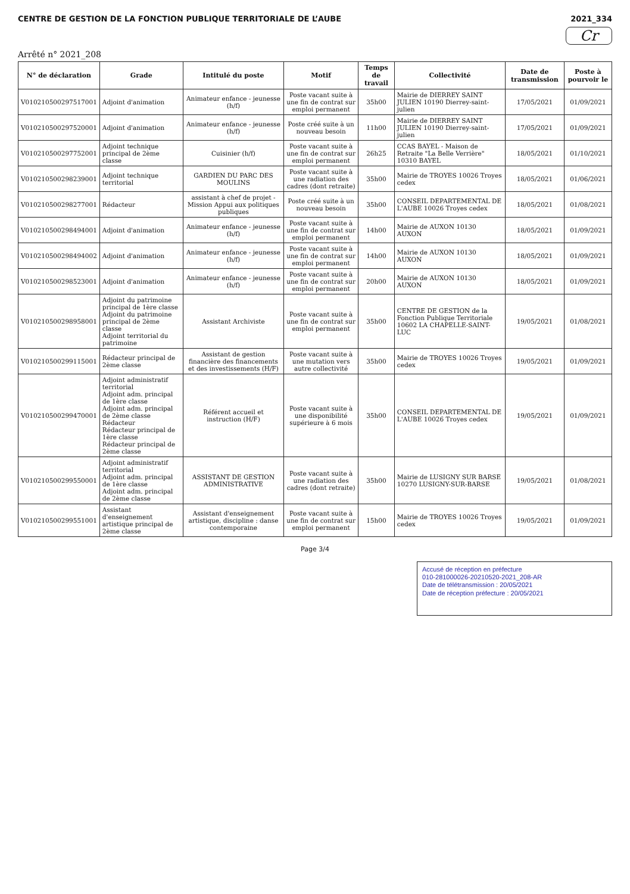CENTRE DE GESTION DE LA FONCTION PUBLIQUE TERRITORIALE DE L’AUBE 2021_334
Cr
Arrêté n° 2021_208
| N° de déclaration | Grade | Intitulé du poste | Motif | Temps de travail | Collectivité | Date de transmission | Poste à pourvoir le |
| --- | --- | --- | --- | --- | --- | --- | --- |
| V010210500297517001 | Adjoint d'animation | Animateur enfance - jeunesse (h/f) | Poste vacant suite à une fin de contrat sur emploi permanent | 35h00 | Mairie de DIERREY SAINT JULIEN 10190 Dierrey-saint-julien | 17/05/2021 | 01/09/2021 |
| V010210500297520001 | Adjoint d'animation | Animateur enfance - jeunesse (h/f) | Poste créé suite à un nouveau besoin | 11h00 | Mairie de DIERREY SAINT JULIEN 10190 Dierrey-saint-julien | 17/05/2021 | 01/09/2021 |
| V010210500297752001 | Adjoint technique principal de 2ème classe | Cuisinier (h/f) | Poste vacant suite à une fin de contrat sur emploi permanent | 26h25 | CCAS BAYEL - Maison de Retraite "La Belle Verrière" 10310 BAYEL | 18/05/2021 | 01/10/2021 |
| V010210500298239001 | Adjoint technique territorial | GARDIEN DU PARC DES MOULINS | Poste vacant suite à une radiation des cadres (dont retraite) | 35h00 | Mairie de TROYES 10026 Troyes cedex | 18/05/2021 | 01/06/2021 |
| V010210500298277001 | Rédacteur | assistant à chef de projet - Mission Appui aux politiques publiques | Poste créé suite à un nouveau besoin | 35h00 | CONSEIL DEPARTEMENTAL DE L'AUBE 10026 Troyes cedex | 18/05/2021 | 01/08/2021 |
| V010210500298494001 | Adjoint d'animation | Animateur enfance - jeunesse (h/f) | Poste vacant suite à une fin de contrat sur emploi permanent | 14h00 | Mairie de AUXON 10130 AUXON | 18/05/2021 | 01/09/2021 |
| V010210500298494002 | Adjoint d'animation | Animateur enfance - jeunesse (h/f) | Poste vacant suite à une fin de contrat sur emploi permanent | 14h00 | Mairie de AUXON 10130 AUXON | 18/05/2021 | 01/09/2021 |
| V010210500298523001 | Adjoint d'animation | Animateur enfance - jeunesse (h/f) | Poste vacant suite à une fin de contrat sur emploi permanent | 20h00 | Mairie de AUXON 10130 AUXON | 18/05/2021 | 01/09/2021 |
| V010210500298958001 | Adjoint du patrimoine principal de 1ère classe Adjoint du patrimoine principal de 2ème classe Adjoint territorial du patrimoine | Assistant Archiviste | Poste vacant suite à une fin de contrat sur emploi permanent | 35h00 | CENTRE DE GESTION de la Fonction Publique Territoriale 10602 LA CHAPELLE-SAINT-LUC | 19/05/2021 | 01/08/2021 |
| V010210500299115001 | Rédacteur principal de 2ème classe | Assistant de gestion financière des financements et des investissements (H/F) | Poste vacant suite à une mutation vers autre collectivité | 35h00 | Mairie de TROYES 10026 Troyes cedex | 19/05/2021 | 01/09/2021 |
| V010210500299470001 | Adjoint administratif territorial Adjoint adm. principal de 1ère classe Adjoint adm. principal de 2ème classe Rédacteur Rédacteur principal de 1ère classe Rédacteur principal de 2ème classe | Référent accueil et instruction (H/F) | Poste vacant suite à une disponibilité supérieure à 6 mois | 35h00 | CONSEIL DEPARTEMENTAL DE L'AUBE 10026 Troyes cedex | 19/05/2021 | 01/09/2021 |
| V010210500299550001 | Adjoint administratif territorial Adjoint adm. principal de 1ère classe Adjoint adm. principal de 2ème classe | ASSISTANT DE GESTION ADMINISTRATIVE | Poste vacant suite à une radiation des cadres (dont retraite) | 35h00 | Mairie de LUSIGNY SUR BARSE 10270 LUSIGNY-SUR-BARSE | 19/05/2021 | 01/08/2021 |
| V010210500299551001 | Assistant d'enseignement artistique principal de 2ème classe | Assistant d'enseignement artistique, discipline : danse contemporaine | Poste vacant suite à une fin de contrat sur emploi permanent | 15h00 | Mairie de TROYES 10026 Troyes cedex | 19/05/2021 | 01/09/2021 |
Page 3/4
Accusé de réception en préfecture
010-281000026-20210520-2021_208-AR
Date de télétransmission : 20/05/2021
Date de réception préfecture : 20/05/2021